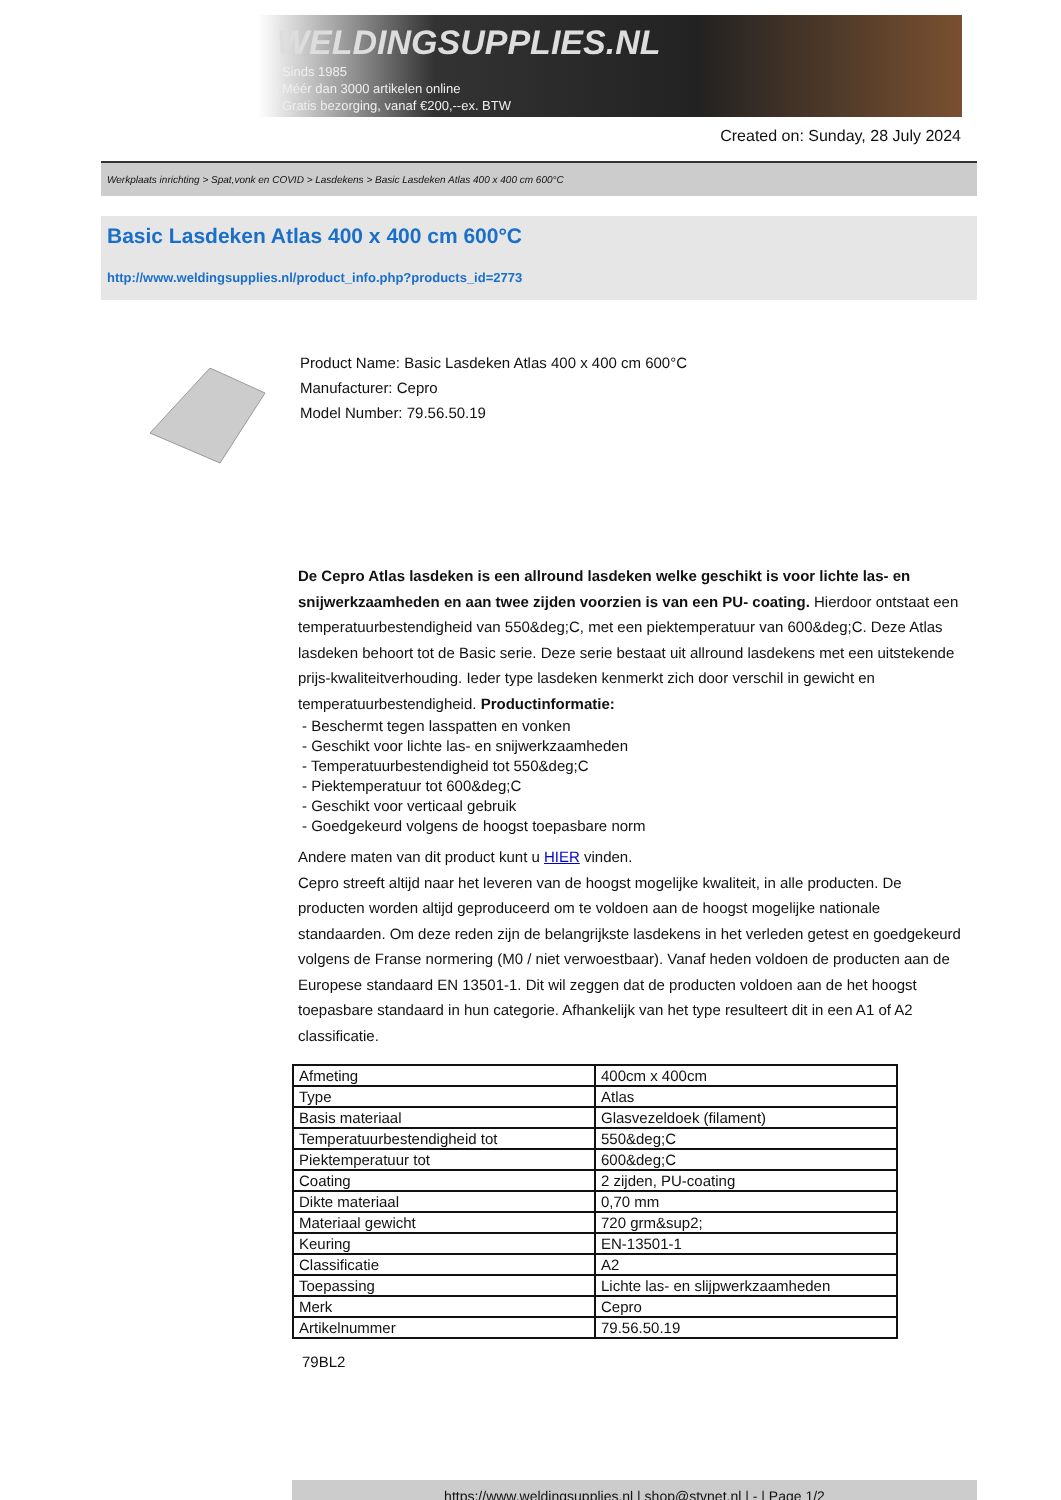WELDINGSUPPLIES.NL
- Sinds 1985
- Méér dan 3000 artikelen online
- Gratis bezorging, vanaf €200,--ex. BTW
Created on: Sunday, 28 July 2024
Werkplaats inrichting > Spat,vonk en COVID > Lasdekens > Basic Lasdeken Atlas 400 x 400 cm 600°C
Basic Lasdeken Atlas 400 x 400 cm 600°C
http://www.weldingsupplies.nl/product_info.php?products_id=2773
Product Name: Basic Lasdeken Atlas 400 x 400 cm 600°C
Manufacturer: Cepro
Model Number: 79.56.50.19
De Cepro Atlas lasdeken is een allround lasdeken welke geschikt is voor lichte las- en snijwerkzaamheden en aan twee zijden voorzien is van een PU- coating. Hierdoor ontstaat een temperatuurbestendigheid van 550&deg;C, met een piektemperatuur van 600&deg;C. Deze Atlas lasdeken behoort tot de Basic serie. Deze serie bestaat uit allround lasdekens met een uitstekende prijs-kwaliteitverhouding. Ieder type lasdeken kenmerkt zich door verschil in gewicht en temperatuurbestendigheid. Productinformatie:
- Beschermt tegen lasspatten en vonken
- Geschikt voor lichte las- en snijwerkzaamheden
- Temperatuurbestendigheid tot 550&deg;C
- Piektemperatuur tot 600&deg;C
- Geschikt voor verticaal gebruik
- Goedgekeurd volgens de hoogst toepasbare norm
Andere maten van dit product kunt u HIER vinden.
Cepro streeft altijd naar het leveren van de hoogst mogelijke kwaliteit, in alle producten. De producten worden altijd geproduceerd om te voldoen aan de hoogst mogelijke nationale standaarden. Om deze reden zijn de belangrijkste lasdekens in het verleden getest en goedgekeurd volgens de Franse normering (M0 / niet verwoestbaar). Vanaf heden voldoen de producten aan de Europese standaard EN 13501-1. Dit wil zeggen dat de producten voldoen aan de het hoogst toepasbare standaard in hun categorie. Afhankelijk van het type resulteert dit in een A1 of A2 classificatie.
| Afmeting | 400cm x 400cm |
| Type | Atlas |
| Basis materiaal | Glasvezeldoek (filament) |
| Temperatuurbestendigheid tot | 550&deg;C |
| Piektemperatuur tot | 600&deg;C |
| Coating | 2 zijden, PU-coating |
| Dikte materiaal | 0,70 mm |
| Materiaal gewicht | 720 grm&sup2; |
| Keuring | EN-13501-1 |
| Classificatie | A2 |
| Toepassing | Lichte las- en slijpwerkzaamheden |
| Merk | Cepro |
| Artikelnummer | 79.56.50.19 |
79BL2
https://www.weldingsupplies.nl | shop@stvnet.nl | - | Page 1/2